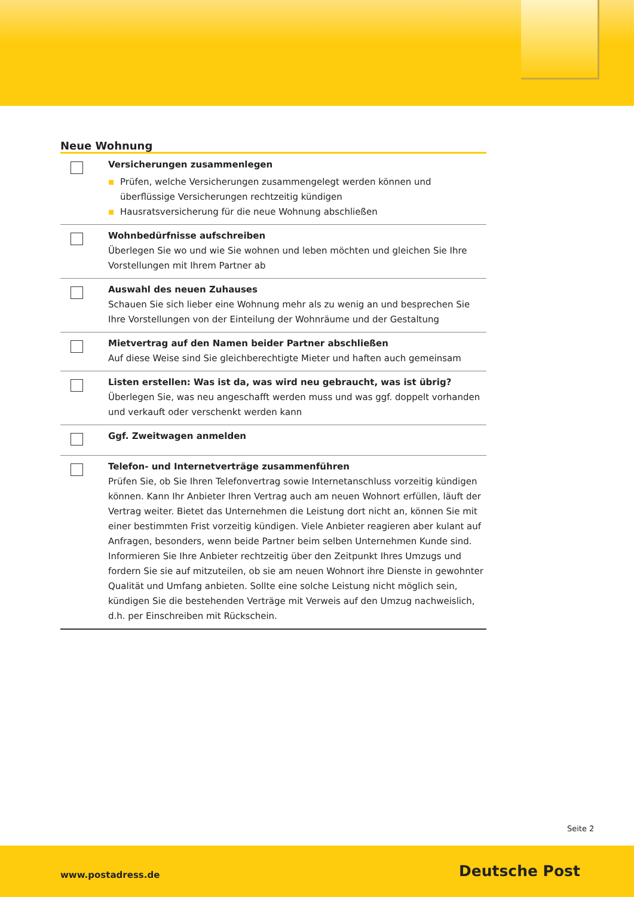Neue Wohnung
| | Versicherungen zusammenlegen Prüfen, welche Versicherungen zusammengelegt werden können und überflüssige Versicherungen rechtzeitig kündigen Hausratsversicherung für die neue Wohnung abschließen |
| | Wohnbedürfnisse aufschreiben Überlegen Sie wo und wie Sie wohnen und leben möchten und gleichen Sie Ihre Vorstellungen mit Ihrem Partner ab |
| | Auswahl des neuen Zuhauses Schauen Sie sich lieber eine Wohnung mehr als zu wenig an und besprechen Sie Ihre Vorstellungen von der Einteilung der Wohnräume und der Gestaltung |
| | Mietvertrag auf den Namen beider Partner abschließen Auf diese Weise sind Sie gleichberechtigte Mieter und haften auch gemeinsam |
| | Listen erstellen: Was ist da, was wird neu gebraucht, was ist übrig? Überlegen Sie, was neu angeschafft werden muss und was ggf. doppelt vorhanden und verkauft oder verschenkt werden kann |
| | Ggf. Zweitwagen anmelden |
| | Telefon- und Internetverträge zusammenführen Prüfen Sie, ob Sie Ihren Telefonvertrag sowie Internetanschluss vorzeitig kündigen können. Kann Ihr Anbieter Ihren Vertrag auch am neuen Wohnort erfüllen, läuft der Vertrag weiter. Bietet das Unternehmen die Leistung dort nicht an, können Sie mit einer bestimmten Frist vorzeitig kündigen. Viele Anbieter reagieren aber kulant auf Anfragen, besonders, wenn beide Partner beim selben Unternehmen Kunde sind. Informieren Sie Ihre Anbieter rechtzeitig über den Zeitpunkt Ihres Umzugs und fordern Sie sie auf mitzuteilen, ob sie am neuen Wohnort ihre Dienste in gewohnter Qualität und Umfang anbieten. Sollte eine solche Leistung nicht möglich sein, kündigen Sie die bestehenden Verträge mit Verweis auf den Umzug nachweislich, d.h. per Einschreiben mit Rückschein. |
Seite 2
www.postadress.de Deutsche Post